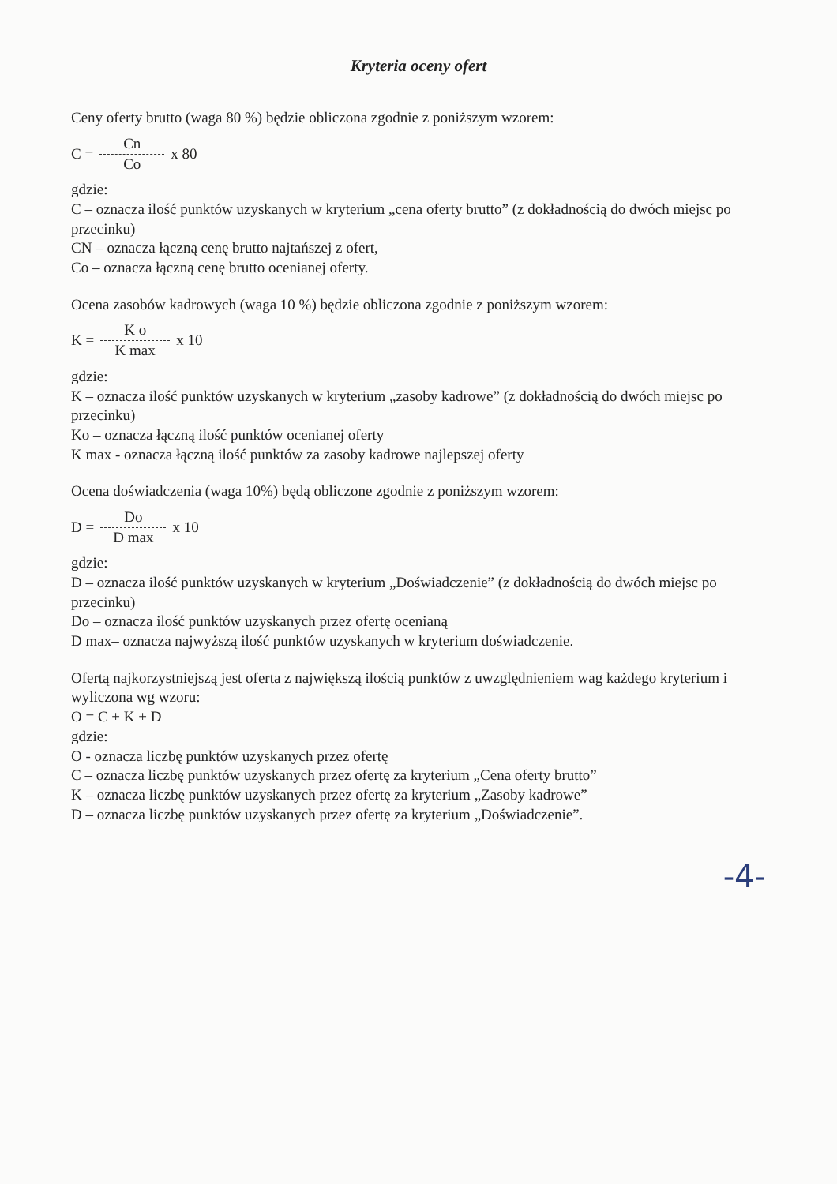Kryteria oceny ofert
Ceny oferty brutto (waga 80 %) będzie obliczona zgodnie z poniższym wzorem:
C = Cn Co x 80
gdzie:
C – oznacza ilość punktów uzyskanych w kryterium „cena oferty brutto” (z dokładnością do dwóch miejsc po przecinku)
CN – oznacza łączną cenę brutto najtańszej z ofert,
Co – oznacza łączną cenę brutto ocenianej oferty.
Ocena zasobów kadrowych (waga 10 %) będzie obliczona zgodnie z poniższym wzorem:
K = K o K max x 10
gdzie:
K – oznacza ilość punktów uzyskanych w kryterium „zasoby kadrowe” (z dokładnością do dwóch miejsc po przecinku)
Ko – oznacza łączną ilość punktów ocenianej oferty
K max - oznacza łączną ilość punktów za zasoby kadrowe najlepszej oferty
Ocena doświadczenia (waga 10%) będą obliczone zgodnie z poniższym wzorem:
D = Do D max x 10
gdzie:
D – oznacza ilość punktów uzyskanych w kryterium „Doświadczenie” (z dokładnością do dwóch miejsc po przecinku)
Do – oznacza ilość punktów uzyskanych przez ofertę ocenianą
D max– oznacza najwyższą ilość punktów uzyskanych w kryterium doświadczenie.
Ofertą najkorzystniejszą jest oferta z największą ilością punktów z uwzględnieniem wag każdego kryterium i wyliczona wg wzoru:
O = C + K + D
gdzie:
O - oznacza liczbę punktów uzyskanych przez ofertę
C – oznacza liczbę punktów uzyskanych przez ofertę za kryterium „Cena oferty brutto”
K – oznacza liczbę punktów uzyskanych przez ofertę za kryterium „Zasoby kadrowe”
D – oznacza liczbę punktów uzyskanych przez ofertę za kryterium „Doświadczenie”.
-4-